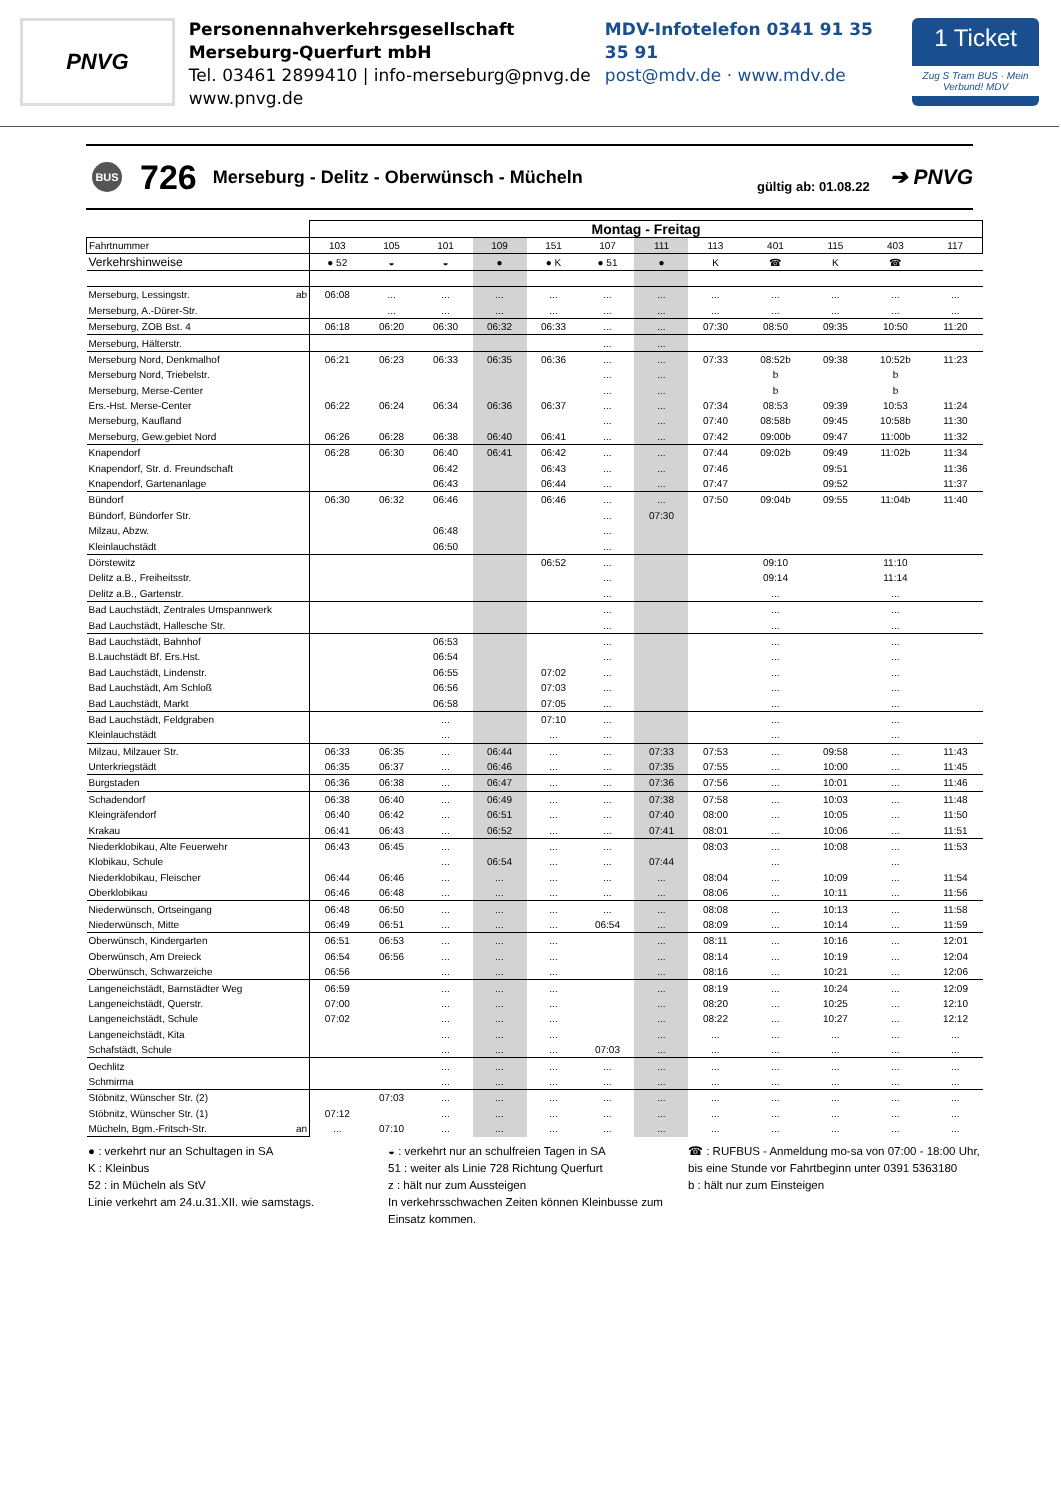PNVG
Personennahverkehrsgesellschaft
Merseburg-Querfurt mbH
Tel. 03461 2899410 | info-merseburg@pnvg.de
www.pnvg.de
MDV-Infotelefon 0341 91 35 35 91
post@mdv.de · www.mdv.de
1 Ticket
Zug S Tram BUS · Mein Verbund! MDV
BUS 726 Merseburg - Delitz - Oberwünsch - Mücheln gültig ab: 01.08.22 ➔ PNVG
| | | Montag - Freitag | | | | | | | | | | | |
| Fahrtnummer | | 103 | 105 | 101 | 109 | 151 | 107 | 111 | 113 | 401 | 115 | 403 | 117 |
| Verkehrshinweise | | ● 52 | ◒ | ◒ | ● | ● K | ● 51 | ● | K | ☎ | K | ☎ | |
| Merseburg, Lessingstr. | ab | 06:08 | ... | ... | ... | ... | ... | ... | ... | ... | ... | ... | ... |
| Merseburg, A.-Dürer-Str. | | | ... | ... | ... | ... | ... | ... | ... | ... | ... | ... | ... |
| Merseburg, ZOB Bst. 4 | | 06:18 | 06:20 | 06:30 | 06:32 | 06:33 | ... | ... | 07:30 | 08:50 | 09:35 | 10:50 | 11:20 |
| Merseburg, Hälterstr. | | | | | | | ... | ... | | | | | |
| Merseburg Nord, Denkmalhof | | 06:21 | 06:23 | 06:33 | 06:35 | 06:36 | ... | ... | 07:33 | 08:52b | 09:38 | 10:52b | 11:23 |
| Merseburg Nord, Triebelstr. | | | | | | | ... | ... | | b | | b | |
| Merseburg, Merse-Center | | | | | | | ... | ... | | b | | b | |
| Ers.-Hst. Merse-Center | | 06:22 | 06:24 | 06:34 | 06:36 | 06:37 | ... | ... | 07:34 | 08:53 | 09:39 | 10:53 | 11:24 |
| Merseburg, Kaufland | | | | | | | ... | ... | 07:40 | 08:58b | 09:45 | 10:58b | 11:30 |
| Merseburg, Gew.gebiet Nord | | 06:26 | 06:28 | 06:38 | 06:40 | 06:41 | ... | ... | 07:42 | 09:00b | 09:47 | 11:00b | 11:32 |
| Knapendorf | | 06:28 | 06:30 | 06:40 | 06:41 | 06:42 | ... | ... | 07:44 | 09:02b | 09:49 | 11:02b | 11:34 |
| Knapendorf, Str. d. Freundschaft | | | | 06:42 | | 06:43 | ... | ... | 07:46 | | 09:51 | | 11:36 |
| Knapendorf, Gartenanlage | | | | 06:43 | | 06:44 | ... | ... | 07:47 | | 09:52 | | 11:37 |
| Bündorf | | 06:30 | 06:32 | 06:46 | | 06:46 | ... | ... | 07:50 | 09:04b | 09:55 | 11:04b | 11:40 |
| Bündorf, Bündorfer Str. | | | | | | | ... | 07:30 | | | | | |
| Milzau, Abzw. | | | | 06:48 | | | ... | | | | | | |
| Kleinlauchstädt | | | | 06:50 | | | ... | | | | | | |
| Dörstewitz | | | | | | 06:52 | ... | | | 09:10 | | 11:10 | |
| Delitz a.B., Freiheitsstr. | | | | | | | ... | | | 09:14 | | 11:14 | |
| Delitz a.B., Gartenstr. | | | | | | | ... | | | ... | | ... | |
| Bad Lauchstädt, Zentrales Umspannwerk | | | | | | | ... | | | ... | | ... | |
| Bad Lauchstädt, Hallesche Str. | | | | | | | ... | | | ... | | ... | |
| Bad Lauchstädt, Bahnhof | | | | 06:53 | | | ... | | | ... | | ... | |
| B.Lauchstädt Bf. Ers.Hst. | | | | 06:54 | | | ... | | | ... | | ... | |
| Bad Lauchstädt, Lindenstr. | | | | 06:55 | | 07:02 | ... | | | ... | | ... | |
| Bad Lauchstädt, Am Schloß | | | | 06:56 | | 07:03 | ... | | | ... | | ... | |
| Bad Lauchstädt, Markt | | | | 06:58 | | 07:05 | ... | | | ... | | ... | |
| Bad Lauchstädt, Feldgraben | | | | ... | | 07:10 | ... | | | ... | | ... | |
| Kleinlauchstädt | | | | ... | | ... | ... | | | ... | | ... | |
| Milzau, Milzauer Str. | | 06:33 | 06:35 | ... | 06:44 | ... | ... | 07:33 | 07:53 | ... | 09:58 | ... | 11:43 |
| Unterkriegstädt | | 06:35 | 06:37 | ... | 06:46 | ... | ... | 07:35 | 07:55 | ... | 10:00 | ... | 11:45 |
| Burgstaden | | 06:36 | 06:38 | ... | 06:47 | ... | ... | 07:36 | 07:56 | ... | 10:01 | ... | 11:46 |
| Schadendorf | | 06:38 | 06:40 | ... | 06:49 | ... | ... | 07:38 | 07:58 | ... | 10:03 | ... | 11:48 |
| Kleingräfendorf | | 06:40 | 06:42 | ... | 06:51 | ... | ... | 07:40 | 08:00 | ... | 10:05 | ... | 11:50 |
| Krakau | | 06:41 | 06:43 | ... | 06:52 | ... | ... | 07:41 | 08:01 | ... | 10:06 | ... | 11:51 |
| Niederklobikau, Alte Feuerwehr | | 06:43 | 06:45 | ... | | ... | ... | | 08:03 | ... | 10:08 | ... | 11:53 |
| Klobikau, Schule | | | | ... | 06:54 | ... | ... | 07:44 | | ... | | ... | |
| Niederklobikau, Fleischer | | 06:44 | 06:46 | ... | ... | ... | ... | ... | 08:04 | ... | 10:09 | ... | 11:54 |
| Oberklobikau | | 06:46 | 06:48 | ... | ... | ... | ... | ... | 08:06 | ... | 10:11 | ... | 11:56 |
| Niederwünsch, Ortseingang | | 06:48 | 06:50 | ... | ... | ... | ... | ... | 08:08 | ... | 10:13 | ... | 11:58 |
| Niederwünsch, Mitte | | 06:49 | 06:51 | ... | ... | ... | 06:54 | ... | 08:09 | ... | 10:14 | ... | 11:59 |
| Oberwünsch, Kindergarten | | 06:51 | 06:53 | ... | ... | ... | | ... | 08:11 | ... | 10:16 | ... | 12:01 |
| Oberwünsch, Am Dreieck | | 06:54 | 06:56 | ... | ... | ... | | ... | 08:14 | ... | 10:19 | ... | 12:04 |
| Oberwünsch, Schwarzeiche | | 06:56 | | ... | ... | ... | | ... | 08:16 | ... | 10:21 | ... | 12:06 |
| Langeneichstädt, Barnstädter Weg | | 06:59 | | ... | ... | ... | | ... | 08:19 | ... | 10:24 | ... | 12:09 |
| Langeneichstädt, Querstr. | | 07:00 | | ... | ... | ... | | ... | 08:20 | ... | 10:25 | ... | 12:10 |
| Langeneichstädt, Schule | | 07:02 | | ... | ... | ... | | ... | 08:22 | ... | 10:27 | ... | 12:12 |
| Langeneichstädt, Kita | | | | ... | ... | ... | | ... | ... | ... | ... | ... | ... |
| Schafstädt, Schule | | | | ... | ... | ... | 07:03 | ... | ... | ... | ... | ... | ... |
| Oechlitz | | | | ... | ... | ... | ... | ... | ... | ... | ... | ... | ... |
| Schmirma | | | | ... | ... | ... | ... | ... | ... | ... | ... | ... | ... |
| Stöbnitz, Wünscher Str. (2) | | | 07:03 | ... | ... | ... | ... | ... | ... | ... | ... | ... | ... |
| Stöbnitz, Wünscher Str. (1) | | 07:12 | | ... | ... | ... | ... | ... | ... | ... | ... | ... | ... |
| Mücheln, Bgm.-Fritsch-Str. | an | ... | 07:10 | ... | ... | ... | ... | ... | ... | ... | ... | ... | ... |
● : verkehrt nur an Schultagen in SA
K : Kleinbus
52 : in Mücheln als StV
Linie verkehrt am 24.u.31.XII. wie samstags.
◒ : verkehrt nur an schulfreien Tagen in SA
51 : weiter als Linie 728 Richtung Querfurt
z : hält nur zum Aussteigen
In verkehrsschwachen Zeiten können Kleinbusse zum Einsatz kommen.
☎ : RUFBUS - Anmeldung mo-sa von 07:00 - 18:00 Uhr, bis eine Stunde vor Fahrtbeginn unter 0391 5363180
b : hält nur zum Einsteigen